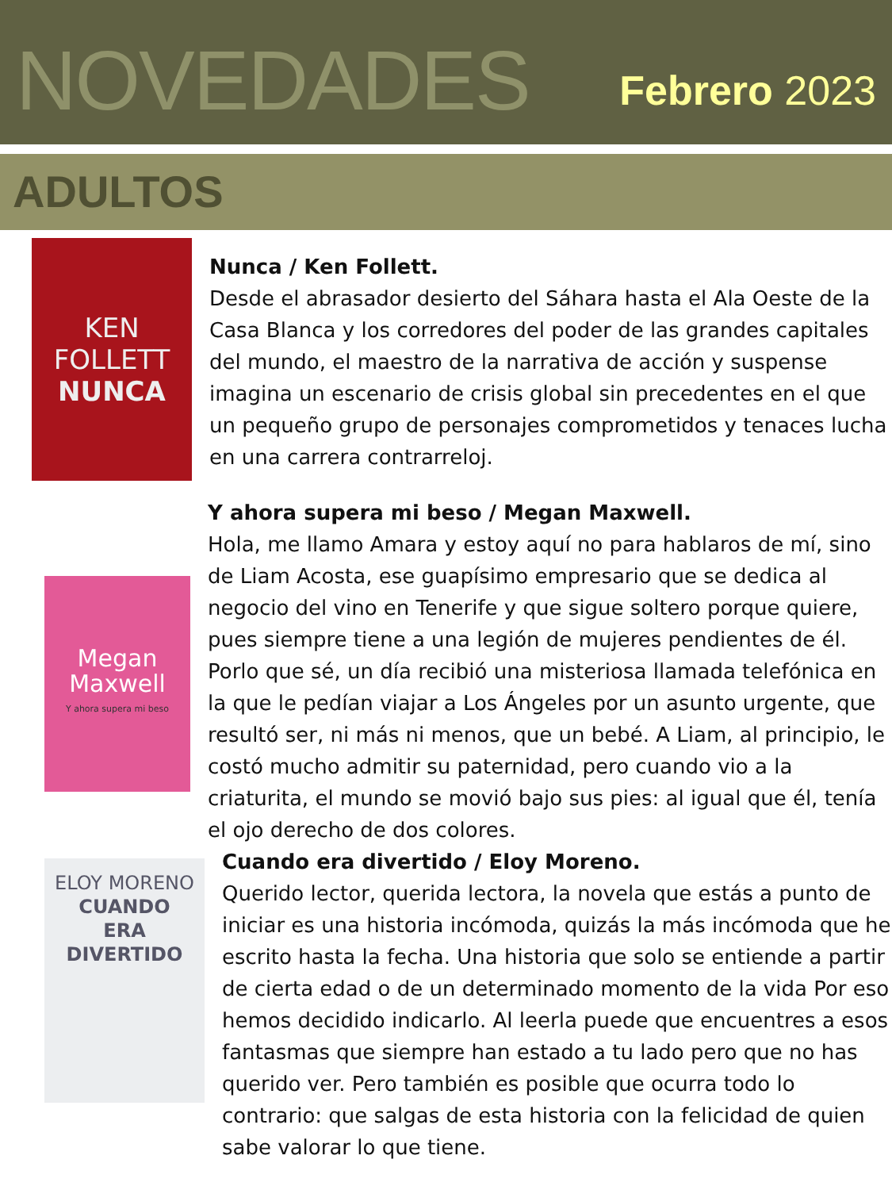NOVEDADES
Febrero 2023
ADULTOS
KEN
FOLLETT
NUNCA
Nunca / Ken Follett.
Desde el abrasador desierto del Sáhara hasta el Ala Oeste de la Casa Blanca y los corredores del poder de las grandes capitales del mundo, el maestro de la narrativa de acción y suspense imagina un escenario de crisis global sin precedentes en el que un pequeño grupo de personajes comprometidos y tenaces lucha en una carrera contrarreloj.
Megan
Maxwell
Y ahora supera mi beso
Y ahora supera mi beso / Megan Maxwell.
Hola, me llamo Amara y estoy aquí no para hablaros de mí, sino de Liam Acosta, ese guapísimo empresario que se dedica al negocio del vino en Tenerife y que sigue soltero porque quiere, pues siempre tiene a una legión de mujeres pendientes de él. Porlo que sé, un día recibió una misteriosa llamada telefónica en la que le pedían viajar a Los Ángeles por un asunto urgente, que resultó ser, ni más ni menos, que un bebé. A Liam, al principio, le costó mucho admitir su paternidad, pero cuando vio a la criaturita, el mundo se movió bajo sus pies: al igual que él, tenía el ojo derecho de dos colores.
ELOY MORENO
CUANDO
ERA
DIVERTIDO
Cuando era divertido / Eloy Moreno.
Querido lector, querida lectora, la novela que estás a punto de iniciar es una historia incómoda, quizás la más incómoda que he escrito hasta la fecha. Una historia que solo se entiende a partir de cierta edad o de un determinado momento de la vida Por eso hemos decidido indicarlo. Al leerla puede que encuentres a esos fantasmas que siempre han estado a tu lado pero que no has querido ver. Pero también es posible que ocurra todo lo contrario: que salgas de esta historia con la felicidad de quien sabe valorar lo que tiene.